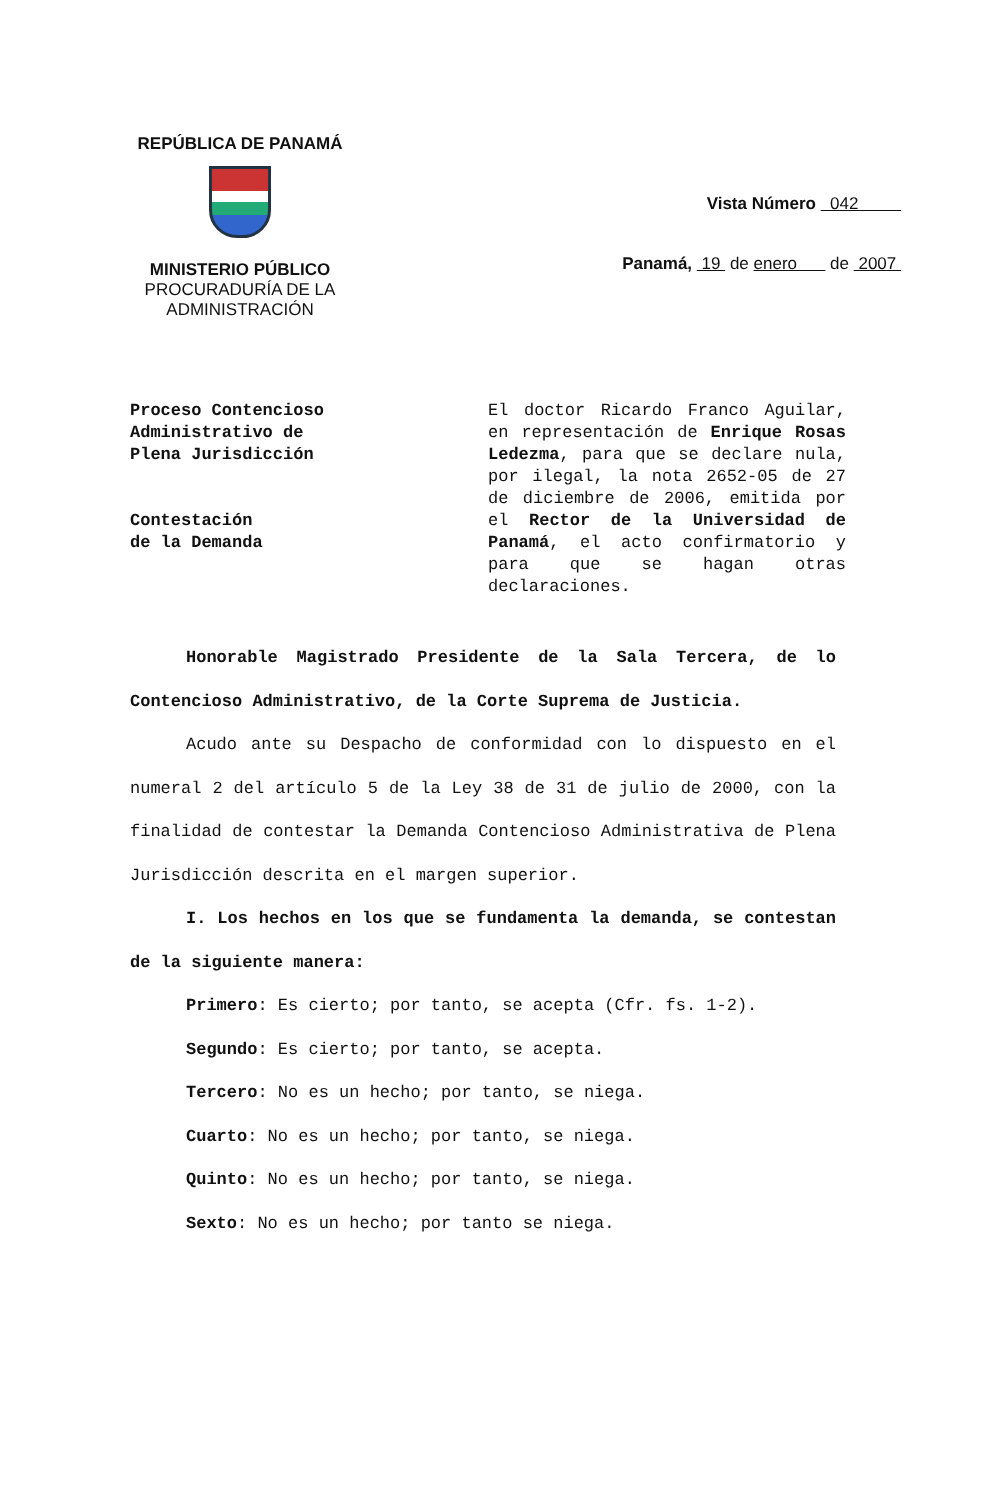REPÚBLICA DE PANAMÁ
MINISTERIO PÚBLICO
PROCURADURÍA DE LA
ADMINISTRACIÓN
Vista Número 042
Panamá, 19 de enero de 2007
Proceso Contencioso
Administrativo de
Plena Jurisdicción
Contestación
de la Demanda
El doctor Ricardo Franco Aguilar, en representación de Enrique Rosas Ledezma, para que se declare nula, por ilegal, la nota 2652-05 de 27 de diciembre de 2006, emitida por el Rector de la Universidad de Panamá, el acto confirmatorio y para que se hagan otras declaraciones.
Honorable Magistrado Presidente de la Sala Tercera, de lo Contencioso Administrativo, de la Corte Suprema de Justicia.
Acudo ante su Despacho de conformidad con lo dispuesto en el numeral 2 del artículo 5 de la Ley 38 de 31 de julio de 2000, con la finalidad de contestar la Demanda Contencioso Administrativa de Plena Jurisdicción descrita en el margen superior.
I. Los hechos en los que se fundamenta la demanda, se contestan de la siguiente manera:
Primero: Es cierto; por tanto, se acepta (Cfr. fs. 1-2).
Segundo: Es cierto; por tanto, se acepta.
Tercero: No es un hecho; por tanto, se niega.
Cuarto: No es un hecho; por tanto, se niega.
Quinto: No es un hecho; por tanto, se niega.
Sexto: No es un hecho; por tanto se niega.